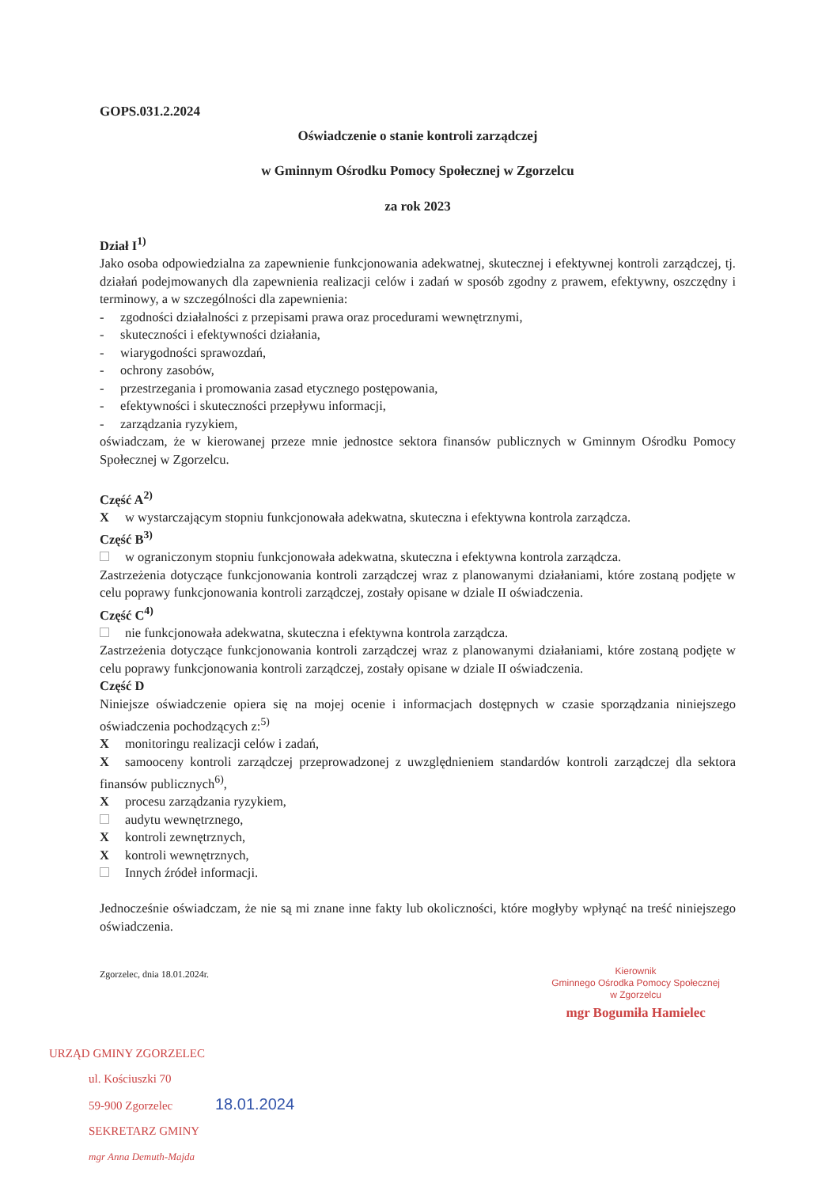GOPS.031.2.2024
Oświadczenie o stanie kontroli zarządczej
w Gminnym Ośrodku Pomocy Społecznej w Zgorzelcu
za rok 2023
Dział I<sup>1)</sup>
Jako osoba odpowiedzialna za zapewnienie funkcjonowania adekwatnej, skutecznej i efektywnej kontroli zarządczej, tj. działań podejmowanych dla zapewnienia realizacji celów i zadań w sposób zgodny z prawem, efektywny, oszczędny i terminowy, a w szczególności dla zapewnienia:
- zgodności działalności z przepisami prawa oraz procedurami wewnętrznymi,
- skuteczności i efektywności działania,
- wiarygodności sprawozdań,
- ochrony zasobów,
- przestrzegania i promowania zasad etycznego postępowania,
- efektywności i skuteczności przepływu informacji,
- zarządzania ryzykiem,
oświadczam, że w kierowanej przeze mnie jednostce sektora finansów publicznych w Gminnym Ośrodku Pomocy Społecznej w Zgorzelcu.
Część A<sup>2)</sup>
Xw wystarczającym stopniu funkcjonowała adekwatna, skuteczna i efektywna kontrola zarządcza.
Część B<sup>3)</sup>
w ograniczonym stopniu funkcjonowała adekwatna, skuteczna i efektywna kontrola zarządcza.
Zastrzeżenia dotyczące funkcjonowania kontroli zarządczej wraz z planowanymi działaniami, które zostaną podjęte w celu poprawy funkcjonowania kontroli zarządczej, zostały opisane w dziale II oświadczenia.
Część C<sup>4)</sup>
nie funkcjonowała adekwatna, skuteczna i efektywna kontrola zarządcza.
Zastrzeżenia dotyczące funkcjonowania kontroli zarządczej wraz z planowanymi działaniami, które zostaną podjęte w celu poprawy funkcjonowania kontroli zarządczej, zostały opisane w dziale II oświadczenia.
Część D
Niniejsze oświadczenie opiera się na mojej ocenie i informacjach dostępnych w czasie sporządzania niniejszego oświadczenia pochodzących z:<sup>5)</sup>
Xmonitoringu realizacji celów i zadań,
Xsamooceny kontroli zarządczej przeprowadzonej z uwzględnieniem standardów kontroli zarządczej dla sektora finansów publicznych<sup>6)</sup>,
Xprocesu zarządzania ryzykiem,
audytu wewnętrznego,
Xkontroli zewnętrznych,
Xkontroli wewnętrznych,
Innych źródeł informacji.
Jednocześnie oświadczam, że nie są mi znane inne fakty lub okoliczności, które mogłyby wpłynąć na treść niniejszego oświadczenia.
Zgorzelec, dnia 18.01.2024r.
Kierownik
Gminnego Ośrodka Pomocy Społecznej
w Zgorzelcu
mgr Bogumiła Hamielec
URZĄD GMINY ZGORZELEC
ul. Kościuszki 70
59-900 Zgorzelec 18.01.2024
SEKRETARZ GMINY
mgr Anna Demuth-Majda